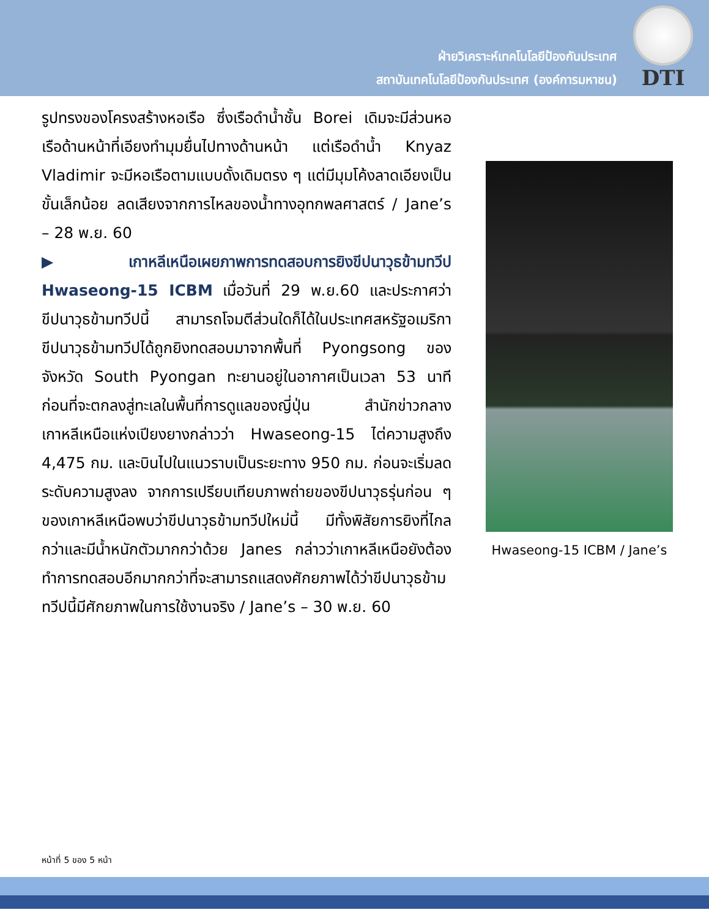ฝ่ายวิเคราะห์เทคโนโลยีป้องกันประเทศ
สถาบันเทคโนโลยีป้องกันประเทศ (องค์การมหาชน)
DTI
รูปทรงของโครงสร้างหอเรือ ซึ่งเรือดำน้ำชั้น Borei เดิมจะมีส่วนหอเรือด้านหน้าที่เอียงทำมุมยื่นไปทางด้านหน้า แต่เรือดำน้ำ Knyaz Vladimir จะมีหอเรือตามแบบดั้งเดิมตรง ๆ แต่มีมุมโค้งลาดเอียงเป็นขั้นเล็กน้อย ลดเสียงจากการไหลของน้ำทางอุทกพลศาสตร์ / Jane’s – 28 พ.ย. 60
▶เกาหลีเหนือเผยภาพการทดสอบการยิงขีปนาวุธข้ามทวีป Hwaseong-15 ICBM เมื่อวันที่ 29 พ.ย.60 และประกาศว่า ขีปนาวุธข้ามทวีปนี้ สามารถโจมตีส่วนใดก็ได้ในประเทศสหรัฐอเมริกา ขีปนาวุธข้ามทวีปได้ถูกยิงทดสอบมาจากพื้นที่ Pyongsong ของจังหวัด South Pyongan ทะยานอยู่ในอากาศเป็นเวลา 53 นาที ก่อนที่จะตกลงสู่ทะเลในพื้นที่การดูแลของญี่ปุ่น สำนักข่าวกลางเกาหลีเหนือแห่งเปียงยางกล่าวว่า Hwaseong-15 ไต่ความสูงถึง 4,475 กม. และบินไปในแนวราบเป็นระยะทาง 950 กม. ก่อนจะเริ่มลดระดับความสูงลง จากการเปรียบเทียบภาพถ่ายของขีปนาวุธรุ่นก่อน ๆ ของเกาหลีเหนือพบว่าขีปนาวุธข้ามทวีปใหม่นี้ มีทั้งพิสัยการยิงที่ไกลกว่าและมีน้ำหนักตัวมากกว่าด้วย Janes กล่าวว่าเกาหลีเหนือยังต้องทำการทดสอบอีกมากกว่าที่จะสามารถแสดงศักยภาพได้ว่าขีปนาวุธข้ามทวีปนี้มีศักยภาพในการใช้งานจริง / Jane’s – 30 พ.ย. 60
Hwaseong-15 ICBM / Jane’s
หน้าที่ 5 ของ 5 หน้า